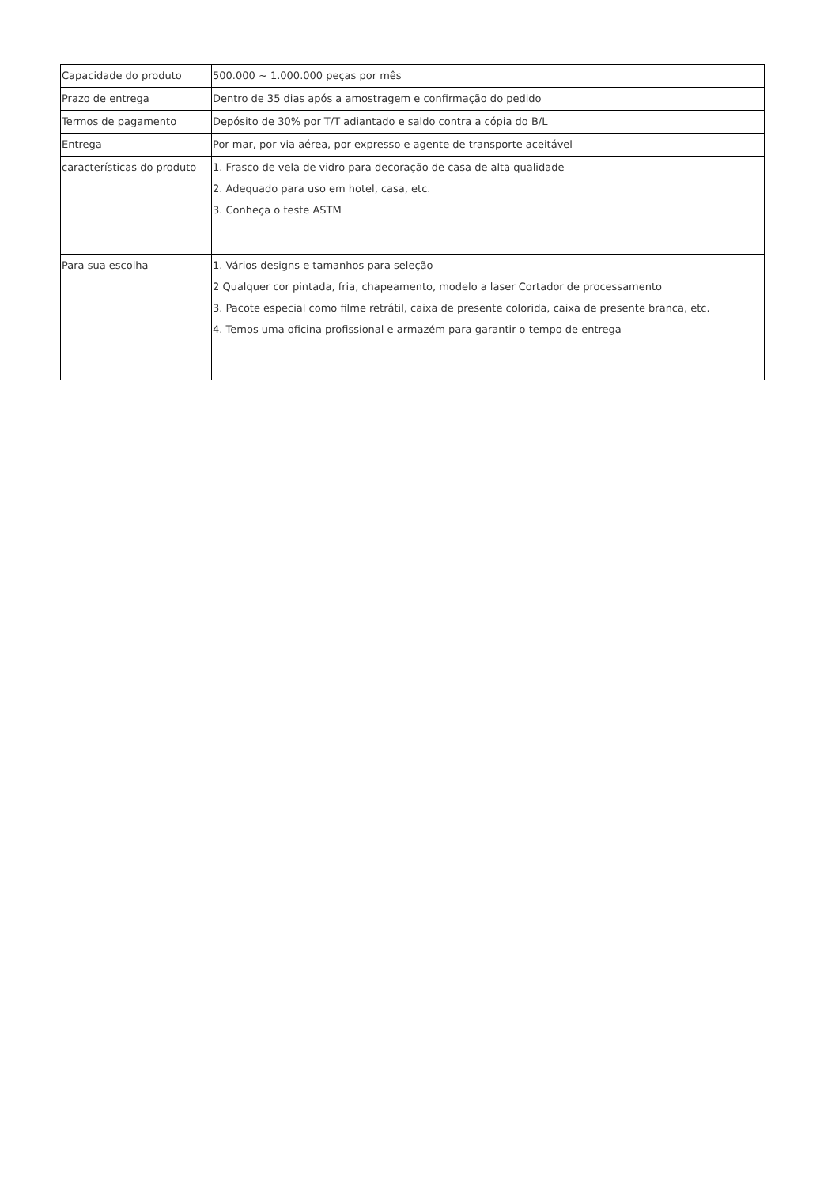| Capacidade do produto | 500.000 ~ 1.000.000 peças por mês |
| Prazo de entrega | Dentro de 35 dias após a amostragem e confirmação do pedido |
| Termos de pagamento | Depósito de 30% por T/T adiantado e saldo contra a cópia do B/L |
| Entrega | Por mar, por via aérea, por expresso e agente de transporte aceitável |
| características do produto | 1. Frasco de vela de vidro para decoração de casa de alta qualidade 2. Adequado para uso em hotel, casa, etc. 3. Conheça o teste ASTM |
| Para sua escolha | 1. Vários designs e tamanhos para seleção 2 Qualquer cor pintada, fria, chapeamento, modelo a laser Cortador de processamento 3. Pacote especial como filme retrátil, caixa de presente colorida, caixa de presente branca, etc. 4. Temos uma oficina profissional e armazém para garantir o tempo de entrega |